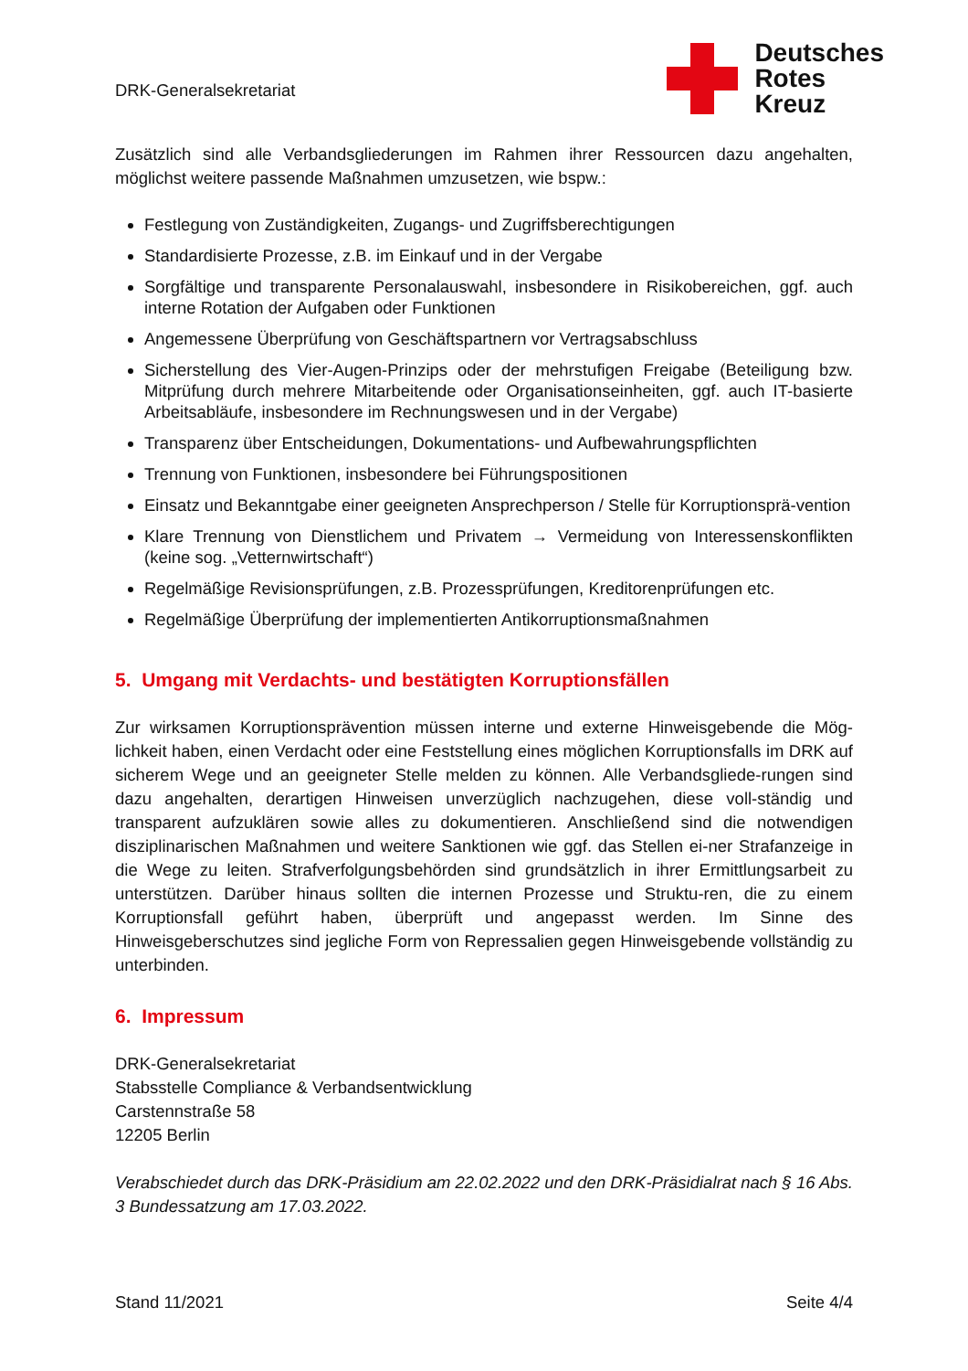DRK-Generalsekretariat
Deutsches
Rotes
Kreuz
Zusätzlich sind alle Verbandsgliederungen im Rahmen ihrer Ressourcen dazu angehalten, möglichst weitere passende Maßnahmen umzusetzen, wie bspw.:
Festlegung von Zuständigkeiten, Zugangs- und Zugriffsberechtigungen
Standardisierte Prozesse, z.B. im Einkauf und in der Vergabe
Sorgfältige und transparente Personalauswahl, insbesondere in Risikobereichen, ggf. auch interne Rotation der Aufgaben oder Funktionen
Angemessene Überprüfung von Geschäftspartnern vor Vertragsabschluss
Sicherstellung des Vier-Augen-Prinzips oder der mehrstufigen Freigabe (Beteiligung bzw. Mitprüfung durch mehrere Mitarbeitende oder Organisationseinheiten, ggf. auch IT-basierte Arbeitsabläufe, insbesondere im Rechnungswesen und in der Vergabe)
Transparenz über Entscheidungen, Dokumentations- und Aufbewahrungspflichten
Trennung von Funktionen, insbesondere bei Führungspositionen
Einsatz und Bekanntgabe einer geeigneten Ansprechperson / Stelle für Korruptionsprä-vention
Klare Trennung von Dienstlichem und Privatem → Vermeidung von Interessenskonflikten (keine sog. „Vetternwirtschaft“)
Regelmäßige Revisionsprüfungen, z.B. Prozessprüfungen, Kreditorenprüfungen etc.
Regelmäßige Überprüfung der implementierten Antikorruptionsmaßnahmen
5. Umgang mit Verdachts- und bestätigten Korruptionsfällen
Zur wirksamen Korruptionsprävention müssen interne und externe Hinweisgebende die Mög-lichkeit haben, einen Verdacht oder eine Feststellung eines möglichen Korruptionsfalls im DRK auf sicherem Wege und an geeigneter Stelle melden zu können. Alle Verbandsgliede-rungen sind dazu angehalten, derartigen Hinweisen unverzüglich nachzugehen, diese voll-ständig und transparent aufzuklären sowie alles zu dokumentieren. Anschließend sind die notwendigen disziplinarischen Maßnahmen und weitere Sanktionen wie ggf. das Stellen ei-ner Strafanzeige in die Wege zu leiten. Strafverfolgungsbehörden sind grundsätzlich in ihrer Ermittlungsarbeit zu unterstützen. Darüber hinaus sollten die internen Prozesse und Struktu-ren, die zu einem Korruptionsfall geführt haben, überprüft und angepasst werden. Im Sinne des Hinweisgeberschutzes sind jegliche Form von Repressalien gegen Hinweisgebende vollständig zu unterbinden.
6. Impressum
DRK-Generalsekretariat
Stabsstelle Compliance & Verbandsentwicklung
Carstennstraße 58
12205 Berlin
Verabschiedet durch das DRK-Präsidium am 22.02.2022 und den DRK-Präsidialrat nach § 16 Abs. 3 Bundessatzung am 17.03.2022.
Stand 11/2021 Seite 4/4